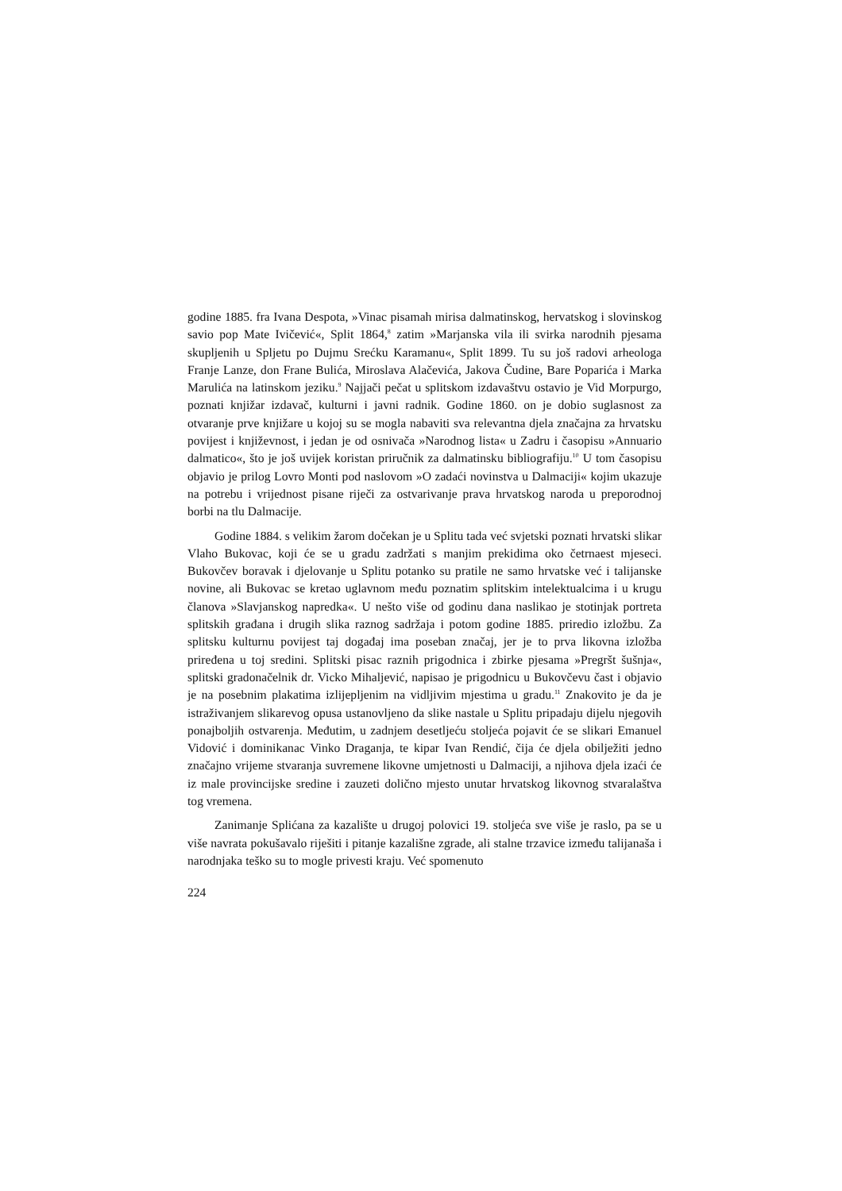godine 1885. fra Ivana Despota, »Vinac pisamah mirisa dalmatinskog, hervatskog i slovinskog savio pop Mate Ivičević«, Split 1864,<sup>8</sup> zatim »Marjanska vila ili svirka narodnih pjesama skupljenih u Spljetu po Dujmu Srećku Karamanu«, Split 1899. Tu su još radovi arheologa Franje Lanze, don Frane Bulića, Miroslava Alačevića, Jakova Čudine, Bare Poparića i Marka Marulića na latinskom jeziku.<sup>9</sup> Najjači pečat u splitskom izdavaštvu ostavio je Vid Morpurgo, poznati knjižar izdavač, kulturni i javni radnik. Godine 1860. on je dobio suglasnost za otvaranje prve knjižare u kojoj su se mogla nabaviti sva relevantna djela značajna za hrvatsku povijest i književnost, i jedan je od osnivača »Narodnog lista« u Zadru i časopisu »Annuario dalmatico«, što je još uvijek koristan priručnik za dalmatinsku bibliografiju.<sup>10</sup> U tom časopisu objavio je prilog Lovro Monti pod naslovom »O zadaći novinstva u Dalmaciji« kojim ukazuje na potrebu i vrijednost pisane riječi za ostvarivanje prava hrvatskog naroda u preporodnoj borbi na tlu Dalmacije.
Godine 1884. s velikim žarom dočekan je u Splitu tada već svjetski poznati hrvatski slikar Vlaho Bukovac, koji će se u gradu zadržati s manjim prekidima oko četrnaest mjeseci. Bukovčev boravak i djelovanje u Splitu potanko su pratile ne samo hrvatske već i talijanske novine, ali Bukovac se kretao uglavnom među poznatim splitskim intelektualcima i u krugu članova »Slavjanskog napredka«. U nešto više od godinu dana naslikao je stotinjak portreta splitskih građana i drugih slika raznog sadržaja i potom godine 1885. priredio izložbu. Za splitsku kulturnu povijest taj događaj ima poseban značaj, jer je to prva likovna izložba priređena u toj sredini. Splitski pisac raznih prigodnica i zbirke pjesama »Pregršt šušnja«, splitski gradonačelnik dr. Vicko Mihaljević, napisao je prigodnicu u Bukovčevu čast i objavio je na posebnim plakatima izlijepljenim na vidljivim mjestima u gradu.<sup>11</sup> Znakovito je da je istraživanjem slikarevog opusa ustanovljeno da slike nastale u Splitu pripadaju dijelu njegovih ponajboljih ostvarenja. Međutim, u zadnjem desetljeću stoljeća pojavit će se slikari Emanuel Vidović i dominikanac Vinko Draganja, te kipar Ivan Rendić, čija će djela obilježiti jedno značajno vrijeme stvaranja suvremene likovne umjetnosti u Dalmaciji, a njihova djela izaći će iz male provincijske sredine i zauzeti dolično mjesto unutar hrvatskog likovnog stvaralaštva tog vremena.
Zanimanje Splićana za kazalište u drugoj polovici 19. stoljeća sve više je raslo, pa se u više navrata pokušavalo riješiti i pitanje kazališne zgrade, ali stalne trzavice između talijanaša i narodnjaka teško su to mogle privesti kraju. Već spomenuto
224